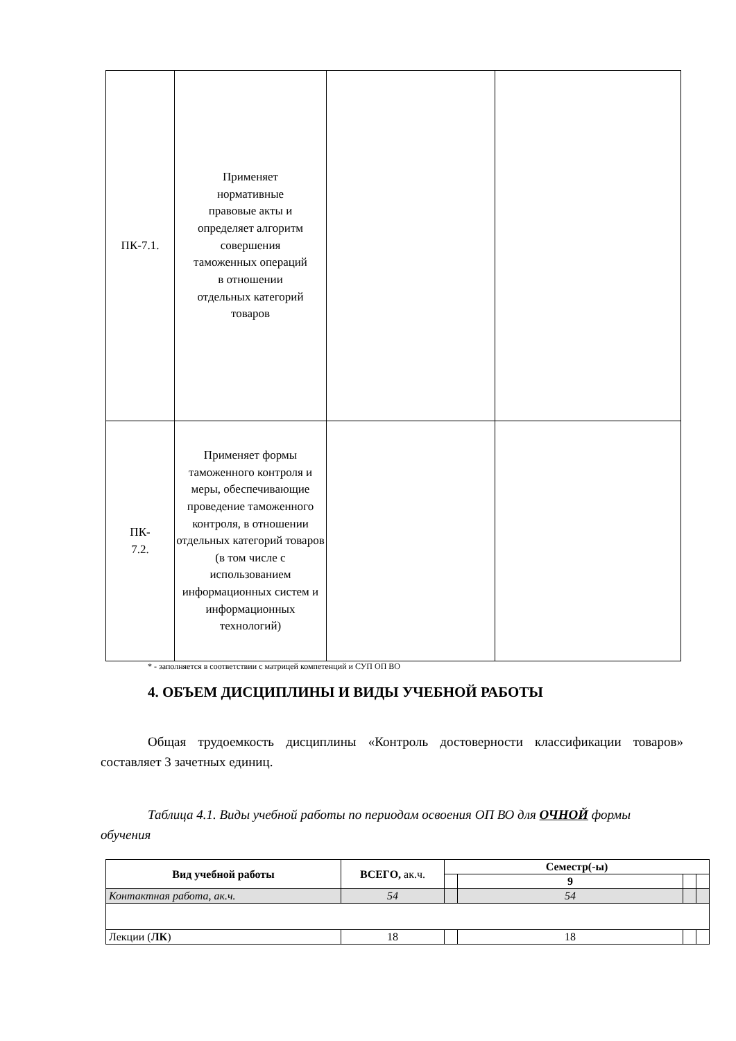| ПК-7.1. | Применяет нормативные правовые акты и определяет алгоритм совершения таможенных операций в отношении отдельных категорий товаров | | |
| ПК- 7.2. | Применяет формы таможенного контроля и меры, обеспечивающие проведение таможенного контроля, в отношении отдельных категорий товаров (в том числе с использованием информационных систем и информационных технологий) | | |
* - заполняется в соответствии с матрицей компетенций и СУП ОП ВО
4. ОБЪЕМ ДИСЦИПЛИНЫ И ВИДЫ УЧЕБНОЙ РАБОТЫ
Общая трудоемкость дисциплины «Контроль достоверности классификации товаров» составляет 3 зачетных единиц.
Таблица 4.1. Виды учебной работы по периодам освоения ОП ВО для ОЧНОЙ формы обучения
| Вид учебной работы | ВСЕГО, ак.ч. | Семестр(-ы) | | | |
| --- | --- | --- | --- | --- | --- |
| | | | 9 | | |
| Контактная работа, ак.ч. | 54 | | 54 | | |
| Лекции ( ЛК ) | 18 | | 18 | | |